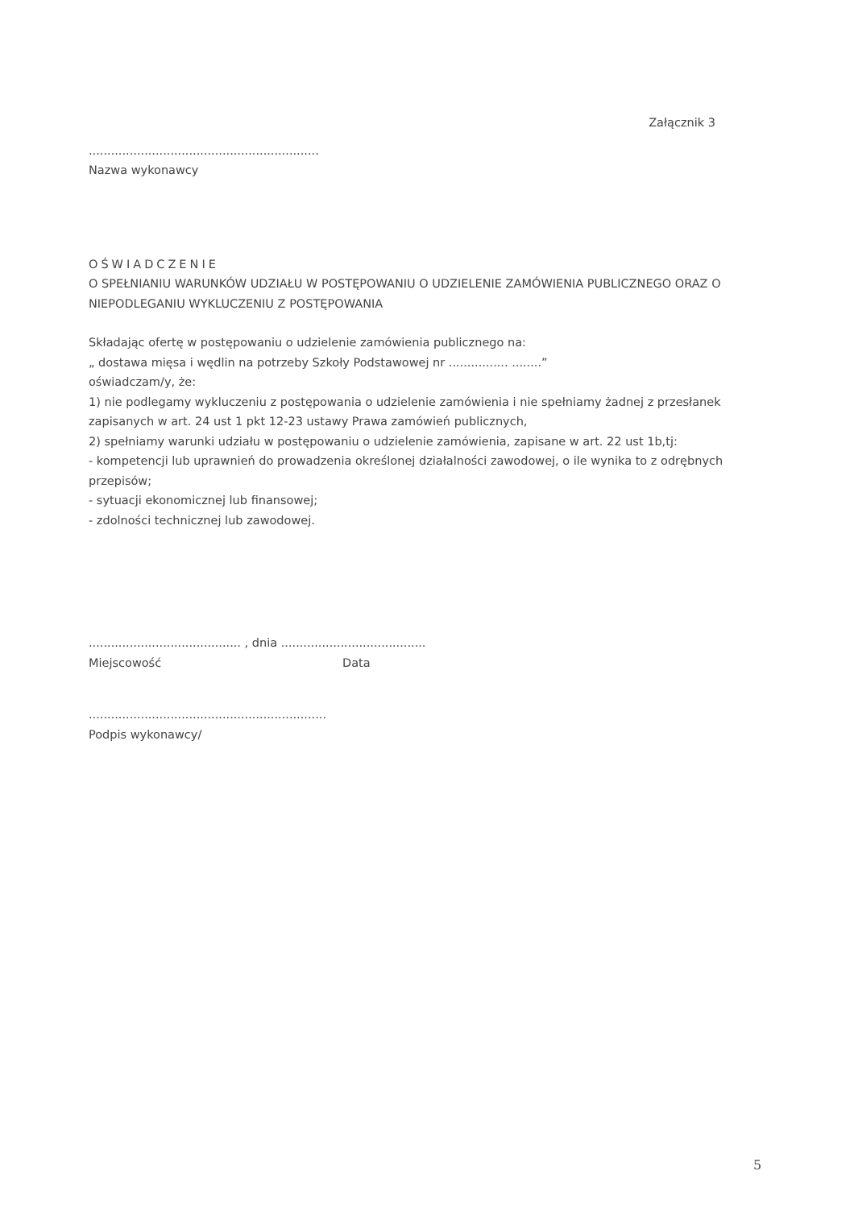Załącznik 3
..............................................................
Nazwa wykonawcy
OŚWIADCZENIE
O SPEŁNIANIU WARUNKÓW UDZIAŁU W POSTĘPOWANIU O UDZIELENIE ZAMÓWIENIA PUBLICZNEGO ORAZ O NIEPODLEGANIU WYKLUCZENIU Z POSTĘPOWANIA
Składając ofertę w postępowaniu o udzielenie zamówienia publicznego na:
„ dostawa mięsa i wędlin na potrzeby Szkoły Podstawowej nr ................ ........”
oświadczam/y, że:
1) nie podlegamy wykluczeniu z postępowania o udzielenie zamówienia i nie spełniamy żadnej z przesłanek zapisanych w art. 24 ust 1 pkt 12-23 ustawy Prawa zamówień publicznych,
2) spełniamy warunki udziału w postępowaniu o udzielenie zamówienia, zapisane w art. 22 ust 1b,tj:
- kompetencji lub uprawnień do prowadzenia określonej działalności zawodowej, o ile wynika to z odrębnych przepisów;
- sytuacji ekonomicznej lub finansowej;
- zdolności technicznej lub zawodowej.
......................................... , dnia .......................................
Miejscowość Data
................................................................
Podpis wykonawcy/
5